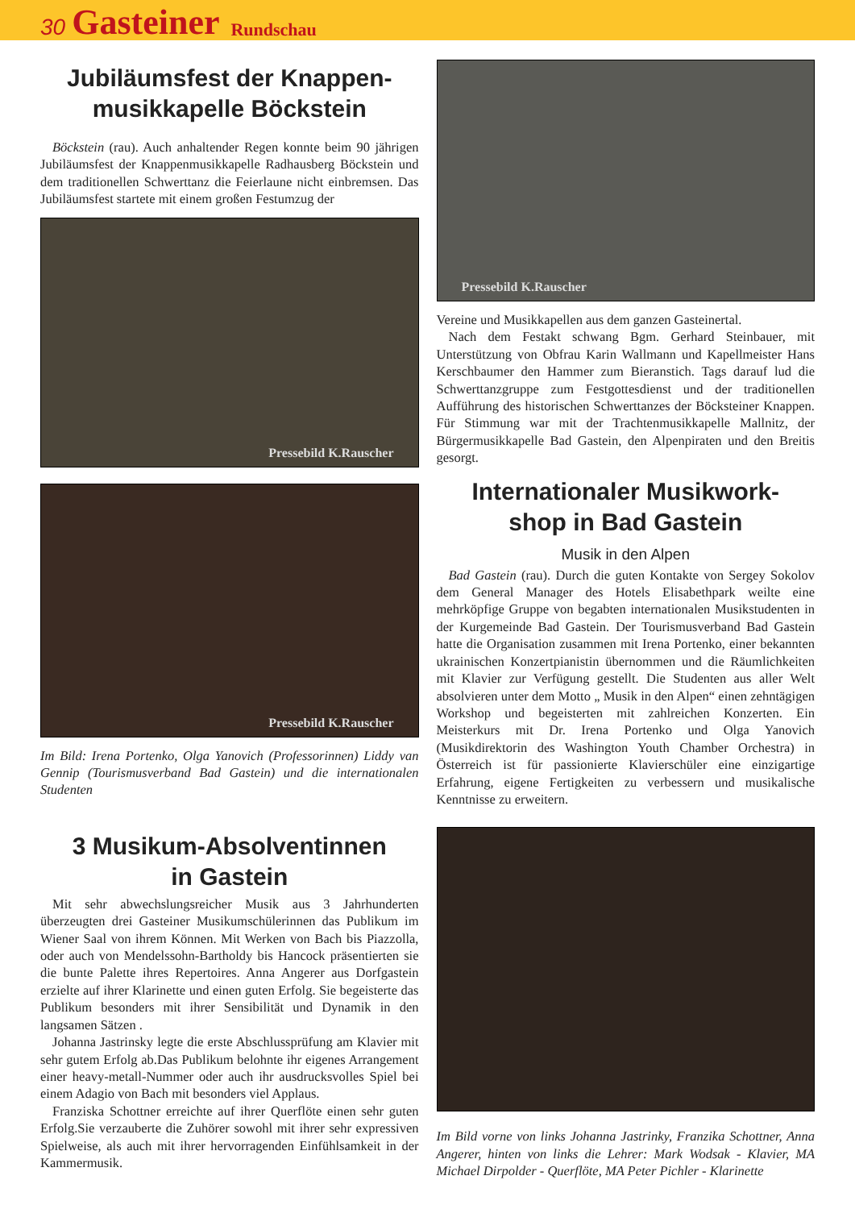30 Gasteiner Rundschau
Jubiläumsfest der Knappen-
musikkapelle Böckstein
Böckstein (rau). Auch anhaltender Regen konnte beim 90 jährigen Jubiläumsfest der Knappenmusikkapelle Radhausberg Böckstein und dem traditionellen Schwerttanz die Feierlaune nicht einbremsen. Das Jubiläumsfest startete mit einem großen Festumzug der
Pressebild K.Rauscher
Pressebild K.Rauscher
Im Bild: Irena Portenko, Olga Yanovich (Professorinnen) Liddy van Gennip (Tourismusverband Bad Gastein) und die internationalen Studenten
3 Musikum-Absolventinnen
in Gastein
Mit sehr abwechslungsreicher Musik aus 3 Jahrhunderten überzeugten drei Gasteiner Musikumschülerinnen das Publikum im Wiener Saal von ihrem Können. Mit Werken von Bach bis Piazzolla, oder auch von Mendelssohn-Bartholdy bis Hancock präsentierten sie die bunte Palette ihres Repertoires. Anna Angerer aus Dorfgastein erzielte auf ihrer Klarinette und einen guten Erfolg. Sie begeisterte das Publikum besonders mit ihrer Sensibilität und Dynamik in den langsamen Sätzen .
Johanna Jastrinsky legte die erste Abschlussprüfung am Klavier mit sehr gutem Erfolg ab.Das Publikum belohnte ihr eigenes Arrangement einer heavy-metall-Nummer oder auch ihr ausdrucksvolles Spiel bei einem Adagio von Bach mit besonders viel Applaus.
Franziska Schottner erreichte auf ihrer Querflöte einen sehr guten Erfolg.Sie verzauberte die Zuhörer sowohl mit ihrer sehr expressiven Spielweise, als auch mit ihrer hervorragenden Einfühlsamkeit in der Kammermusik.
Pressebild K.Rauscher
Vereine und Musikkapellen aus dem ganzen Gasteinertal.
Nach dem Festakt schwang Bgm. Gerhard Steinbauer, mit Unterstützung von Obfrau Karin Wallmann und Kapellmeister Hans Kerschbaumer den Hammer zum Bieranstich. Tags darauf lud die Schwerttanzgruppe zum Festgottesdienst und der traditionellen Aufführung des historischen Schwerttanzes der Böcksteiner Knappen. Für Stimmung war mit der Trachtenmusikkapelle Mallnitz, der Bürgermusikkapelle Bad Gastein, den Alpenpiraten und den Breitis gesorgt.
Internationaler Musikwork-
shop in Bad Gastein
Musik in den Alpen
Bad Gastein (rau). Durch die guten Kontakte von Sergey Sokolov dem General Manager des Hotels Elisabethpark weilte eine mehrköpfige Gruppe von begabten internationalen Musikstudenten in der Kurgemeinde Bad Gastein. Der Tourismusverband Bad Gastein hatte die Organisation zusammen mit Irena Portenko, einer bekannten ukrainischen Konzertpianistin übernommen und die Räumlichkeiten mit Klavier zur Verfügung gestellt. Die Studenten aus aller Welt absolvieren unter dem Motto „ Musik in den Alpen“ einen zehntägigen Workshop und begeisterten mit zahlreichen Konzerten. Ein Meisterkurs mit Dr. Irena Portenko und Olga Yanovich (Musikdirektorin des Washington Youth Chamber Orchestra) in Österreich ist für passionierte Klavierschüler eine einzigartige Erfahrung, eigene Fertigkeiten zu verbessern und musikalische Kenntnisse zu erweitern.
Im Bild vorne von links Johanna Jastrinky, Franzika Schottner, Anna Angerer, hinten von links die Lehrer: Mark Wodsak - Klavier, MA Michael Dirpolder - Querflöte, MA Peter Pichler - Klarinette